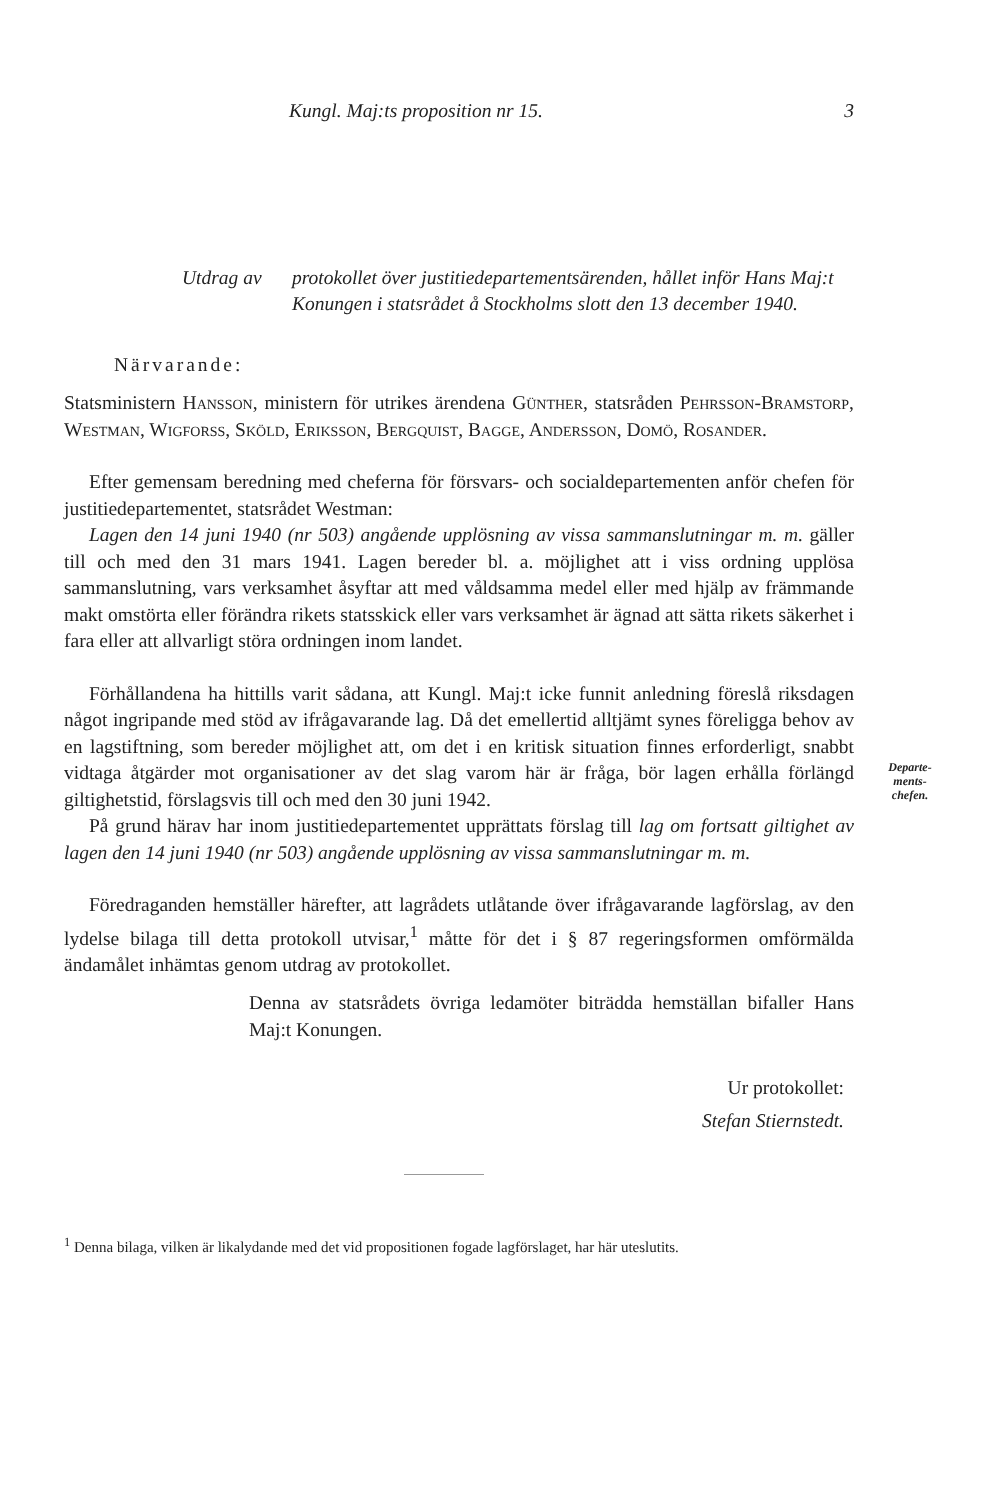Kungl. Maj:ts proposition nr 15. 3
Utdrag av protokollet över justitiedepartementsärenden, hållet inför Hans Maj:t Konungen i statsrådet å Stockholms slott den 13 december 1940.
Närvarande:
Statsministern Hansson, ministern för utrikes ärendena Günther, statsråden Pehrsson-Bramstorp, Westman, Wigforss, Sköld, Eriksson, Bergquist, Bagge, Andersson, Domö, Rosander.
Efter gemensam beredning med cheferna för försvars- och socialdepartementen anför chefen för justitiedepartementet, statsrådet Westman:
Lagen den 14 juni 1940 (nr 503) angående upplösning av vissa sammanslutningar m. m. gäller till och med den 31 mars 1941. Lagen bereder bl. a. möjlighet att i viss ordning upplösa sammanslutning, vars verksamhet åsyftar att med våldsamma medel eller med hjälp av främmande makt omstörta eller förändra rikets statsskick eller vars verksamhet är ägnad att sätta rikets säkerhet i fara eller att allvarligt störa ordningen inom landet.
Förhållandena ha hittills varit sådana, att Kungl. Maj:t icke funnit anledning föreslå riksdagen något ingripande med stöd av ifrågavarande lag. Då det emellertid alltjämt synes föreligga behov av en lagstiftning, som bereder möjlighet att, om det i en kritisk situation finnes erforderligt, snabbt vidtaga åtgärder mot organisationer av det slag varom här är fråga, bör lagen erhålla förlängd giltighetstid, förslagsvis till och med den 30 juni 1942.
På grund härav har inom justitiedepartementet upprättats förslag till lag om fortsatt giltighet av lagen den 14 juni 1940 (nr 503) angående upplösning av vissa sammanslutningar m. m.
Föredraganden hemställer härefter, att lagrådets utlåtande över ifrågavarande lagförslag, av den lydelse bilaga till detta protokoll utvisar,<sup>1</sup> måtte för det i § 87 regeringsformen omförmälda ändamålet inhämtas genom utdrag av protokollet.
Denna av statsrådets övriga ledamöter biträdda hemställan bifaller Hans Maj:t Konungen.
Ur protokollet:
Stefan Stiernstedt.
<sup>1</sup> Denna bilaga, vilken är likalydande med det vid propositionen fogade lagförslaget, har här uteslutits.
Departe-
ments-
chefen.